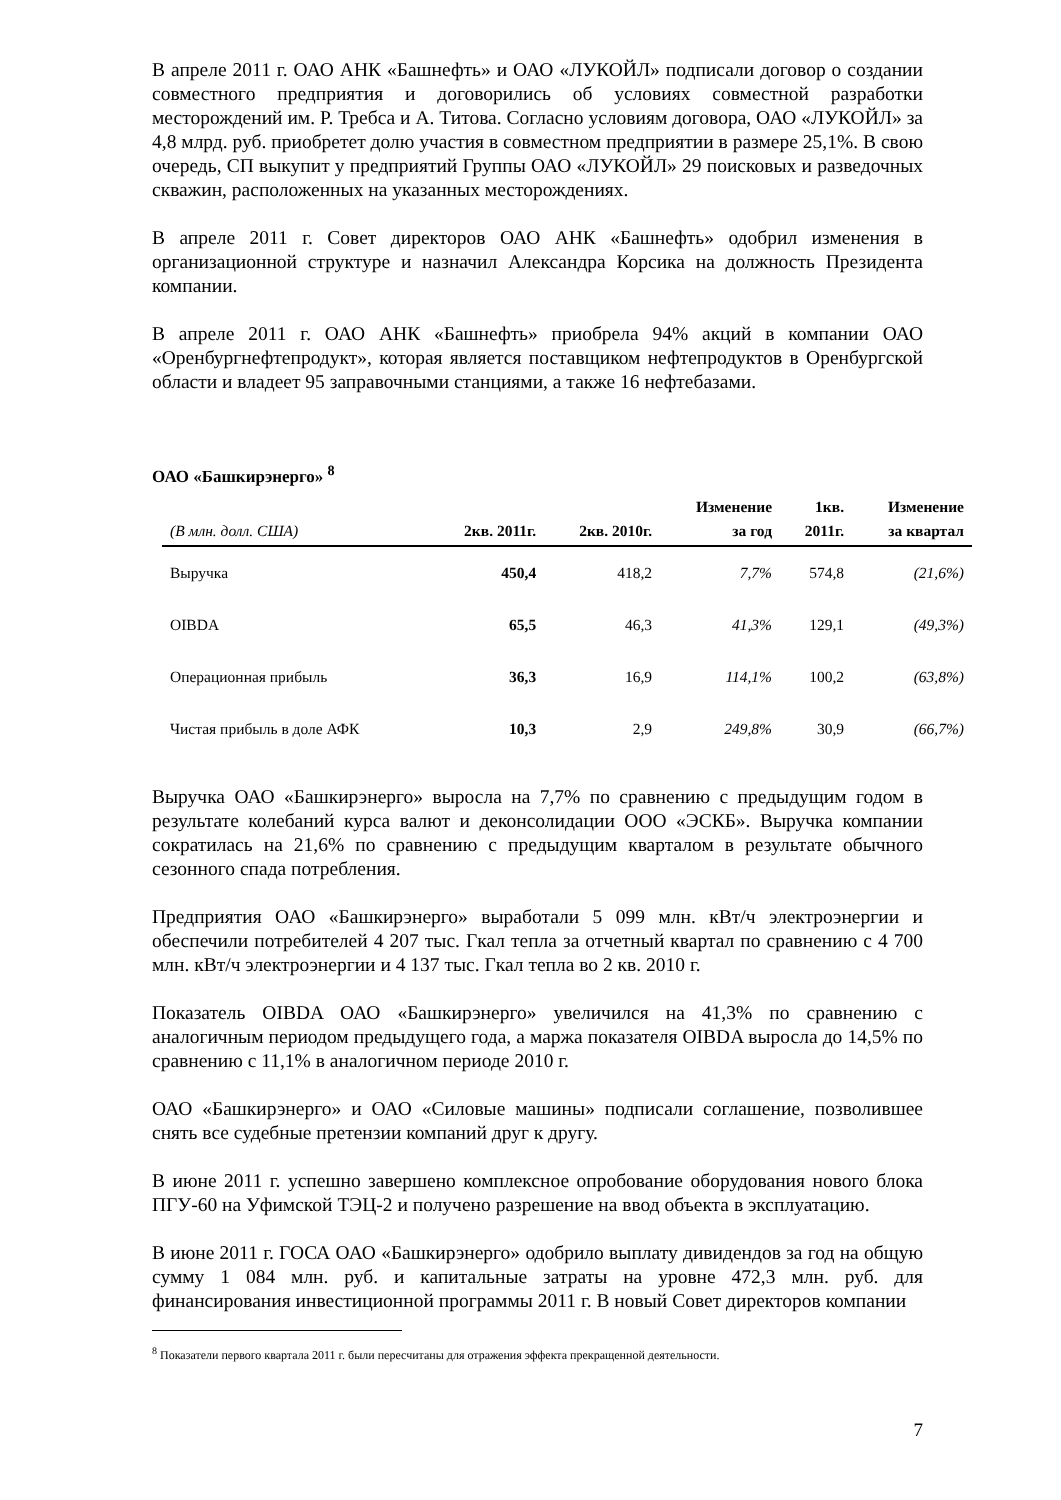В апреле 2011 г. ОАО АНК «Башнефть» и ОАО «ЛУКОЙЛ» подписали договор о создании совместного предприятия и договорились об условиях совместной разработки месторождений им. Р. Требса и А. Титова. Согласно условиям договора, ОАО «ЛУКОЙЛ» за 4,8 млрд. руб. приобретет долю участия в совместном предприятии в размере 25,1%. В свою очередь, СП выкупит у предприятий Группы ОАО «ЛУКОЙЛ» 29 поисковых и разведочных скважин, расположенных на указанных месторождениях.
В апреле 2011 г. Совет директоров ОАО АНК «Башнефть» одобрил изменения в организационной структуре и назначил Александра Корсика на должность Президента компании.
В апреле 2011 г. ОАО АНК «Башнефть» приобрела 94% акций в компании ОАО «Оренбургнефтепродукт», которая является поставщиком нефтепродуктов в Оренбургской области и владеет 95 заправочными станциями, а также 16 нефтебазами.
ОАО «Башкирэнерго» <sup>8</sup>
| (В млн. долл. США) | 2кв. 2011г. | 2кв. 2010г. | Изменение за год | 1кв. 2011г. | Изменение за квартал |
| --- | --- | --- | --- | --- | --- |
| Выручка | 450,4 | 418,2 | 7,7% | 574,8 | (21,6%) |
| OIBDA | 65,5 | 46,3 | 41,3% | 129,1 | (49,3%) |
| Операционная прибыль | 36,3 | 16,9 | 114,1% | 100,2 | (63,8%) |
| Чистая прибыль в доле АФК | 10,3 | 2,9 | 249,8% | 30,9 | (66,7%) |
Выручка ОАО «Башкирэнерго» выросла на 7,7% по сравнению с предыдущим годом в результате колебаний курса валют и деконсолидации ООО «ЭСКБ». Выручка компании сократилась на 21,6% по сравнению с предыдущим кварталом в результате обычного сезонного спада потребления.
Предприятия ОАО «Башкирэнерго» выработали 5 099 млн. кВт/ч электроэнергии и обеспечили потребителей 4 207 тыс. Гкал тепла за отчетный квартал по сравнению с 4 700 млн. кВт/ч электроэнергии и 4 137 тыс. Гкал тепла во 2 кв. 2010 г.
Показатель OIBDA ОАО «Башкирэнерго» увеличился на 41,3% по сравнению с аналогичным периодом предыдущего года, а маржа показателя OIBDA выросла до 14,5% по сравнению с 11,1% в аналогичном периоде 2010 г.
ОАО «Башкирэнерго» и ОАО «Силовые машины» подписали соглашение, позволившее снять все судебные претензии компаний друг к другу.
В июне 2011 г. успешно завершено комплексное опробование оборудования нового блока ПГУ-60 на Уфимской ТЭЦ-2 и получено разрешение на ввод объекта в эксплуатацию.
В июне 2011 г. ГОСА ОАО «Башкирэнерго» одобрило выплату дивидендов за год на общую сумму 1 084 млн. руб. и капитальные затраты на уровне 472,3 млн. руб. для финансирования инвестиционной программы 2011 г. В новый Совет директоров компании
<sup>8</sup> Показатели первого квартала 2011 г. были пересчитаны для отражения эффекта прекращенной деятельности.
7